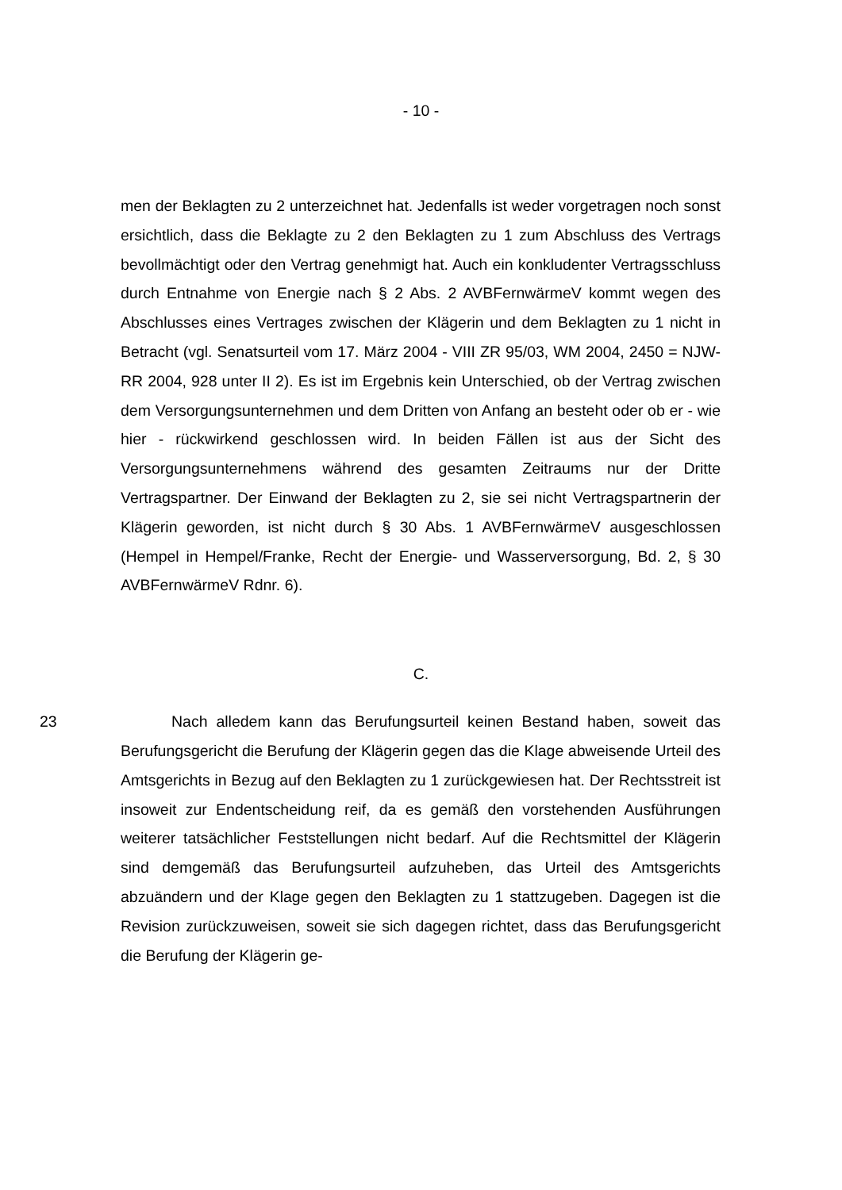- 10 -
men der Beklagten zu 2 unterzeichnet hat. Jedenfalls ist weder vorgetragen noch sonst ersichtlich, dass die Beklagte zu 2 den Beklagten zu 1 zum Abschluss des Vertrags bevollmächtigt oder den Vertrag genehmigt hat. Auch ein konkludenter Vertragsschluss durch Entnahme von Energie nach § 2 Abs. 2 AVBFernwärmeV kommt wegen des Abschlusses eines Vertrages zwischen der Klägerin und dem Beklagten zu 1 nicht in Betracht (vgl. Senatsurteil vom 17. März 2004 - VIII ZR 95/03, WM 2004, 2450 = NJW-RR 2004, 928 unter II 2). Es ist im Ergebnis kein Unterschied, ob der Vertrag zwischen dem Versorgungsunternehmen und dem Dritten von Anfang an besteht oder ob er - wie hier - rückwirkend geschlossen wird. In beiden Fällen ist aus der Sicht des Versorgungsunternehmens während des gesamten Zeitraums nur der Dritte Vertragspartner. Der Einwand der Beklagten zu 2, sie sei nicht Vertragspartnerin der Klägerin geworden, ist nicht durch § 30 Abs. 1 AVBFernwärmeV ausgeschlossen (Hempel in Hempel/Franke, Recht der Energie- und Wasserversorgung, Bd. 2, § 30 AVBFernwärmeV Rdnr. 6).
C.
23 Nach alledem kann das Berufungsurteil keinen Bestand haben, soweit das Berufungsgericht die Berufung der Klägerin gegen das die Klage abweisende Urteil des Amtsgerichts in Bezug auf den Beklagten zu 1 zurückgewiesen hat. Der Rechtsstreit ist insoweit zur Endentscheidung reif, da es gemäß den vorstehenden Ausführungen weiterer tatsächlicher Feststellungen nicht bedarf. Auf die Rechtsmittel der Klägerin sind demgemäß das Berufungsurteil aufzuheben, das Urteil des Amtsgerichts abzuändern und der Klage gegen den Beklagten zu 1 stattzugeben. Dagegen ist die Revision zurückzuweisen, soweit sie sich dagegen richtet, dass das Berufungsgericht die Berufung der Klägerin ge-